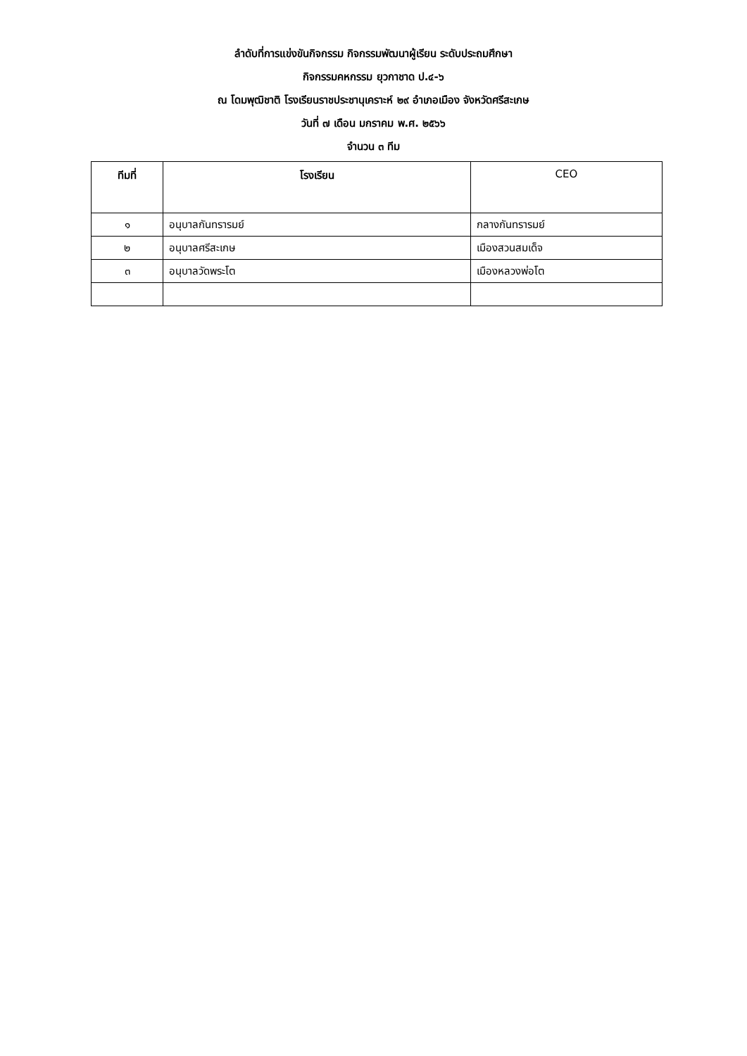ลำดับที่การแข่งขันกิจกรรม กิจกรรมพัฒนาผู้เรียน ระดับประถมศึกษา
กิจกรรมคหกรรม ยุวกาชาด ป.๔-๖
ณ โดมพุฒิชาติ โรงเรียนราชประชานุเคราะห์ ๒๙ อำเภอเมือง จังหวัดศรีสะเกษ
วันที่ ๗ เดือน มกราคม พ.ศ. ๒๕๖๖
จำนวน ๓ ทีม
| ทีมที่ | โรงเรียน | CEO |
| --- | --- | --- |
| ๑ | อนุบาลกันทรารมย์ | กลางกันทรารมย์ |
| ๒ | อนุบาลศรีสะเกษ | เมืองสวนสมเด็จ |
| ๓ | อนุบาลวัดพระโต | เมืองหลวงพ่อโต |